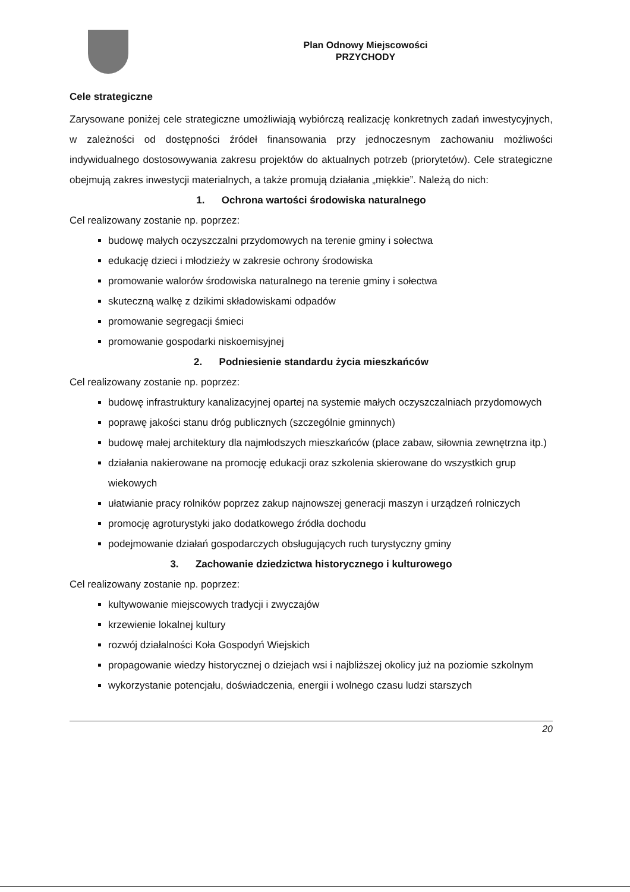Plan Odnowy Miejscowości
PRZYCHODY
Cele strategiczne
Zarysowane poniżej cele strategiczne umożliwiają wybiórczą realizację konkretnych zadań inwestycyjnych, w zależności od dostępności źródeł finansowania przy jednoczesnym zachowaniu możliwości indywidualnego dostosowywania zakresu projektów do aktualnych potrzeb (priorytetów). Cele strategiczne obejmują zakres inwestycji materialnych, a także promują działania „miękkie”. Należą do nich:
1. Ochrona wartości środowiska naturalnego
Cel realizowany zostanie np. poprzez:
budowę małych oczyszczalni przydomowych na terenie gminy i sołectwa
edukację dzieci i młodzieży w zakresie ochrony środowiska
promowanie walorów środowiska naturalnego na terenie gminy i sołectwa
skuteczną walkę z dzikimi składowiskami odpadów
promowanie segregacji śmieci
promowanie gospodarki niskoemisyjnej
2. Podniesienie standardu życia mieszkańców
Cel realizowany zostanie np. poprzez:
budowę infrastruktury kanalizacyjnej opartej na systemie małych oczyszczalniach przydomowych
poprawę jakości stanu dróg publicznych (szczególnie gminnych)
budowę małej architektury dla najmłodszych mieszkańców (place zabaw, siłownia zewnętrzna itp.)
działania nakierowane na promocję edukacji oraz szkolenia skierowane do wszystkich grup wiekowych
ułatwianie pracy rolników poprzez zakup najnowszej generacji maszyn i urządzeń rolniczych
promocję agroturystyki jako dodatkowego źródła dochodu
podejmowanie działań gospodarczych obsługujących ruch turystyczny gminy
3. Zachowanie dziedzictwa historycznego i kulturowego
Cel realizowany zostanie np. poprzez:
kultywowanie miejscowych tradycji i zwyczajów
krzewienie lokalnej kultury
rozwój działalności Koła Gospodyń Wiejskich
propagowanie wiedzy historycznej o dziejach wsi i najbliższej okolicy już na poziomie szkolnym
wykorzystanie potencjału, doświadczenia, energii i wolnego czasu ludzi starszych
20